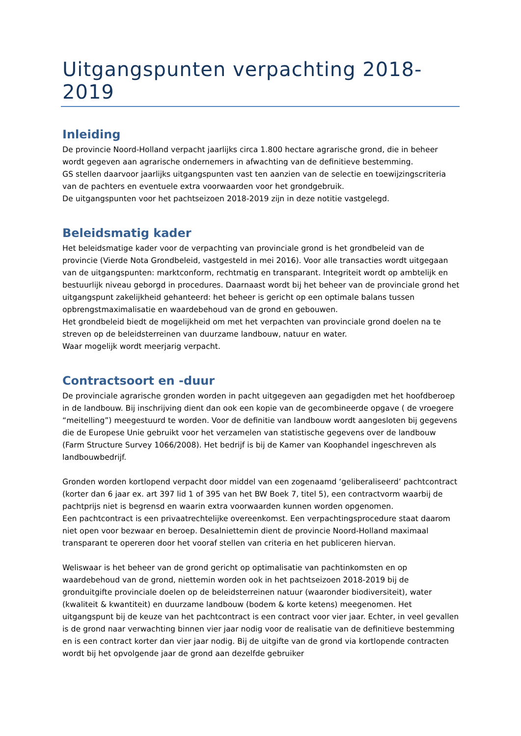Uitgangspunten verpachting 2018-2019
Inleiding
De provincie Noord-Holland verpacht jaarlijks circa 1.800 hectare agrarische grond, die in beheer wordt gegeven aan agrarische ondernemers in afwachting van de definitieve bestemming.
GS stellen daarvoor jaarlijks uitgangspunten vast ten aanzien van de selectie en toewijzingscriteria van de pachters en eventuele extra voorwaarden voor het grondgebruik.
De uitgangspunten voor het pachtseizoen 2018-2019 zijn in deze notitie vastgelegd.
Beleidsmatig kader
Het beleidsmatige kader voor de verpachting van provinciale grond is het grondbeleid van de provincie (Vierde Nota Grondbeleid, vastgesteld in mei 2016). Voor alle transacties wordt uitgegaan van de uitgangspunten: marktconform, rechtmatig en transparant. Integriteit wordt op ambtelijk en bestuurlijk niveau geborgd in procedures. Daarnaast wordt bij het beheer van de provinciale grond het uitgangspunt zakelijkheid gehanteerd: het beheer is gericht op een optimale balans tussen opbrengstmaximalisatie en waardebehoud van de grond en gebouwen.
Het grondbeleid biedt de mogelijkheid om met het verpachten van provinciale grond doelen na te streven op de beleidsterreinen van duurzame landbouw, natuur en water.
Waar mogelijk wordt meerjarig verpacht.
Contractsoort en -duur
De provinciale agrarische gronden worden in pacht uitgegeven aan gegadigden met het hoofdberoep in de landbouw. Bij inschrijving dient dan ook een kopie van de gecombineerde opgave ( de vroegere “meitelling”) meegestuurd te worden. Voor de definitie van landbouw wordt aangesloten bij gegevens die de Europese Unie gebruikt voor het verzamelen van statistische gegevens over de landbouw (Farm Structure Survey 1066/2008). Het bedrijf is bij de Kamer van Koophandel ingeschreven als landbouwbedrijf.
Gronden worden kortlopend verpacht door middel van een zogenaamd ‘geliberaliseerd’ pachtcontract (korter dan 6 jaar ex. art 397 lid 1 of 395 van het BW Boek 7, titel 5), een contractvorm waarbij de pachtprijs niet is begrensd en waarin extra voorwaarden kunnen worden opgenomen.
Een pachtcontract is een privaatrechtelijke overeenkomst. Een verpachtingsprocedure staat daarom niet open voor bezwaar en beroep. Desalniettemin dient de provincie Noord-Holland maximaal transparant te opereren door het vooraf stellen van criteria en het publiceren hiervan.
Weliswaar is het beheer van de grond gericht op optimalisatie van pachtinkomsten en op waardebehoud van de grond, niettemin worden ook in het pachtseizoen 2018-2019 bij de gronduitgifte provinciale doelen op de beleidsterreinen natuur (waaronder biodiversiteit), water (kwaliteit & kwantiteit) en duurzame landbouw (bodem & korte ketens) meegenomen. Het uitgangspunt bij de keuze van het pachtcontract is een contract voor vier jaar. Echter, in veel gevallen is de grond naar verwachting binnen vier jaar nodig voor de realisatie van de definitieve bestemming en is een contract korter dan vier jaar nodig. Bij de uitgifte van de grond via kortlopende contracten wordt bij het opvolgende jaar de grond aan dezelfde gebruiker